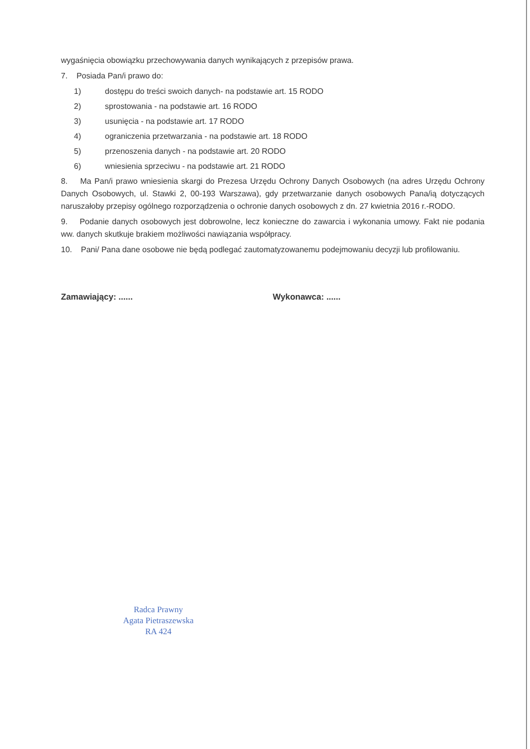wygaśnięcia obowiązku przechowywania danych wynikających z przepisów prawa.
7. Posiada Pan/i prawo do:
1) dostępu do treści swoich danych- na podstawie art. 15 RODO
2) sprostowania - na podstawie art. 16 RODO
3) usunięcia - na podstawie art. 17 RODO
4) ograniczenia przetwarzania - na podstawie art. 18 RODO
5) przenoszenia danych - na podstawie art. 20 RODO
6) wniesienia sprzeciwu - na podstawie art. 21 RODO
8. Ma Pan/i prawo wniesienia skargi do Prezesa Urzędu Ochrony Danych Osobowych (na adres Urzędu Ochrony Danych Osobowych, ul. Stawki 2, 00-193 Warszawa), gdy przetwarzanie danych osobowych Pana/ią dotyczących naruszałoby przepisy ogólnego rozporządzenia o ochronie danych osobowych z dn. 27 kwietnia 2016 r.-RODO.
9. Podanie danych osobowych jest dobrowolne, lecz konieczne do zawarcia i wykonania umowy. Fakt nie podania ww. danych skutkuje brakiem możliwości nawiązania współpracy.
10. Pani/ Pana dane osobowe nie będą podlegać zautomatyzowanemu podejmowaniu decyzji lub profilowaniu.
Zamawiający: ...... Wykonawca: ......
Radca Prawny
Agata Pietraszewska
RA 424